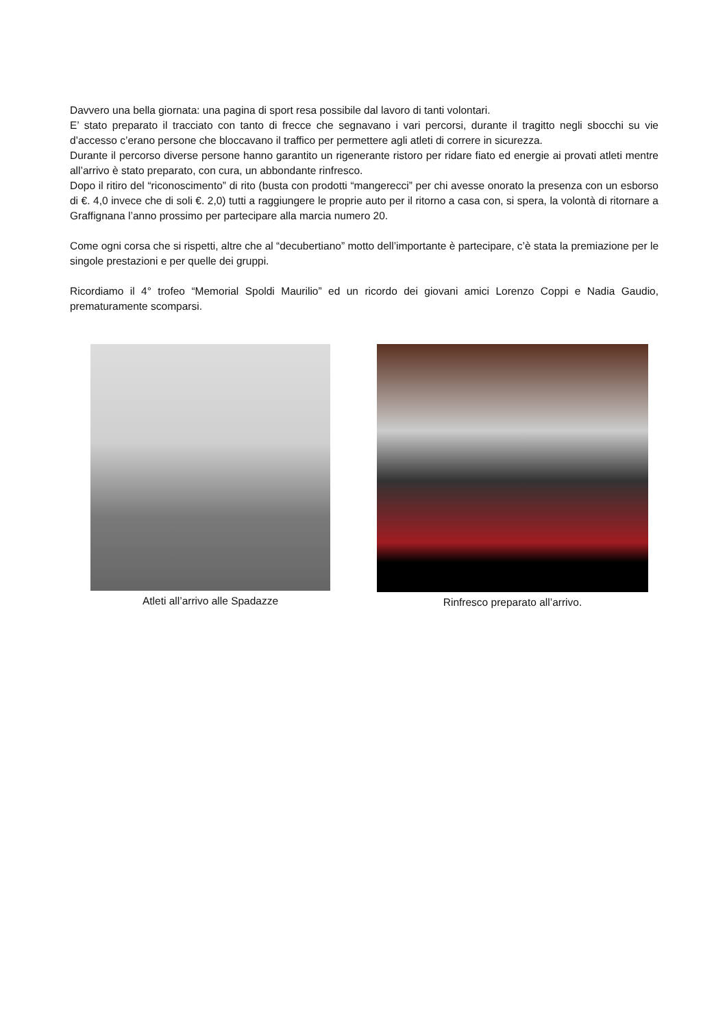Davvero una bella giornata: una pagina di sport resa possibile dal lavoro di tanti volontari.
E’ stato preparato il tracciato con tanto di frecce che segnavano i vari percorsi, durante il tragitto negli sbocchi su vie d’accesso c’erano persone che bloccavano il traffico per permettere agli atleti di correre in sicurezza.
Durante il percorso diverse persone hanno garantito un rigenerante ristoro per ridare fiato ed energie ai provati atleti mentre all’arrivo è stato preparato, con cura, un abbondante rinfresco.
Dopo il ritiro del “riconoscimento” di rito (busta con prodotti “mangerecci” per chi avesse onorato la presenza con un esborso di €. 4,0 invece che di soli €. 2,0) tutti a raggiungere le proprie auto per il ritorno a casa con, si spera, la volontà di ritornare a Graffignana l’anno prossimo per partecipare alla marcia numero 20.
Come ogni corsa che si rispetti, altre che al “decubertiano” motto dell’importante è partecipare, c’è stata la premiazione per le singole prestazioni e per quelle dei gruppi.
Ricordiamo il 4° trofeo “Memorial Spoldi Maurilio” ed un ricordo dei giovani amici Lorenzo Coppi e Nadia Gaudio, prematuramente scomparsi.
Atleti all’arrivo alle Spadazze Rinfresco preparato all’arrivo.